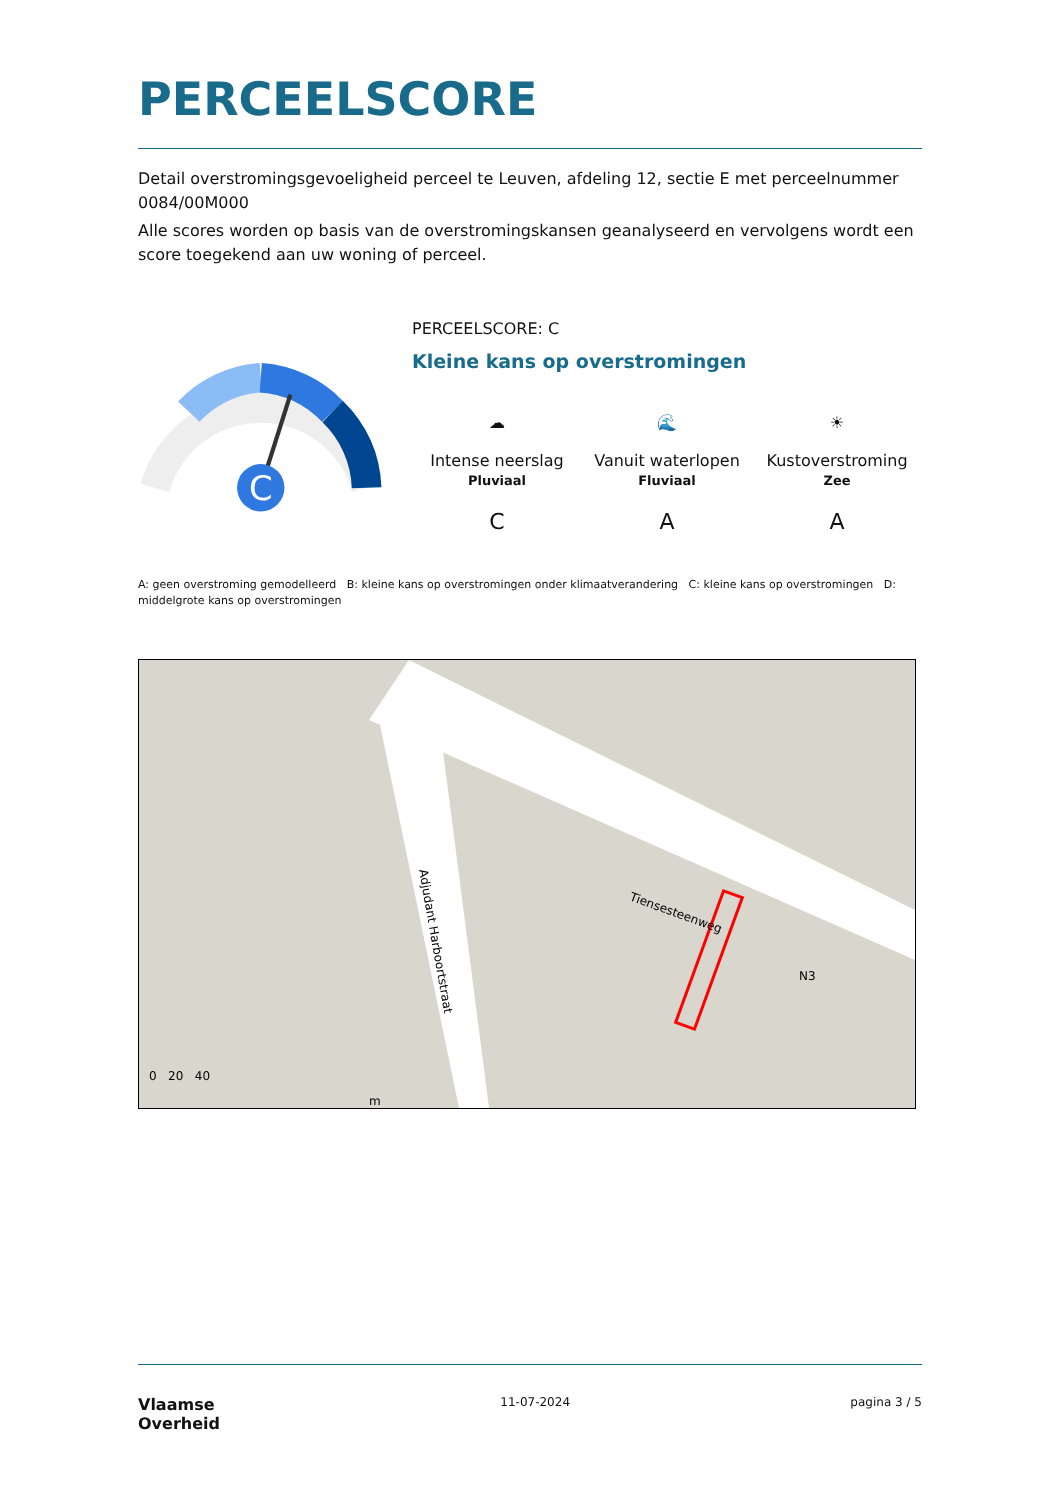PERCEELSCORE
Detail overstromingsgevoeligheid perceel te Leuven, afdeling 12, sectie E met perceelnummer 0084/00M000
Alle scores worden op basis van de overstromingskansen geanalyseerd en vervolgens wordt een score toegekend aan uw woning of perceel.
C
PERCEELSCORE: C
Kleine kans op overstromingen
☁
Intense neerslag
Pluviaal
🌊
Vanuit waterlopen
Fluviaal
☀
Kustoverstroming
Zee
C A A
A: geen overstroming gemodelleerd B: kleine kans op overstromingen onder klimaatverandering C: kleine kans op overstromingen D: middelgrote kans op overstromingen
Tiensesteenweg
N3
Adjudant Harboortstraat
0 20 40
m
Vlaamse
Overheid
11-07-2024 pagina 3 / 5